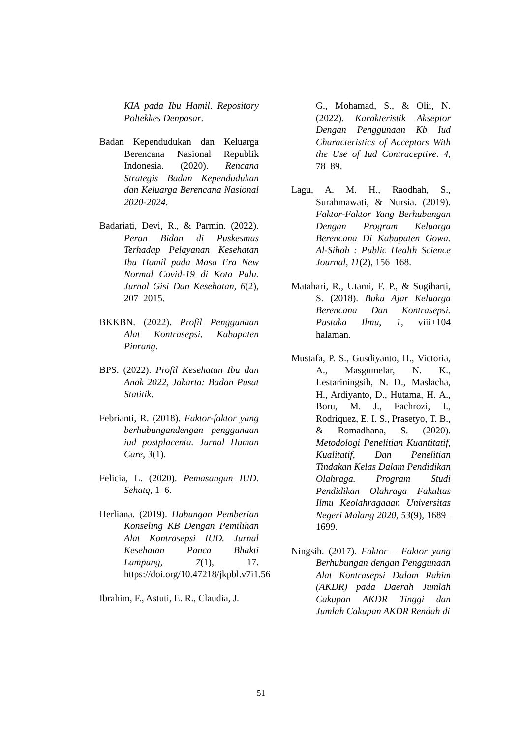KIA pada Ibu Hamil. Repository Poltekkes Denpasar.
Badan Kependudukan dan Keluarga Berencana Nasional Republik Indonesia. (2020). Rencana Strategis Badan Kependudukan dan Keluarga Berencana Nasional 2020-2024.
Badariati, Devi, R., & Parmin. (2022). Peran Bidan di Puskesmas Terhadap Pelayanan Kesehatan Ibu Hamil pada Masa Era New Normal Covid-19 di Kota Palu. Jurnal Gisi Dan Kesehatan, 6(2), 207–2015.
BKKBN. (2022). Profil Penggunaan Alat Kontrasepsi, Kabupaten Pinrang.
BPS. (2022). Profil Kesehatan Ibu dan Anak 2022, Jakarta: Badan Pusat Statitik.
Febrianti, R. (2018). Faktor-faktor yang berhubungandengan penggunaan iud postplacenta. Jurnal Human Care, 3(1).
Felicia, L. (2020). Pemasangan IUD. Sehatq, 1–6.
Herliana. (2019). Hubungan Pemberian Konseling KB Dengan Pemilihan Alat Kontrasepsi IUD. Jurnal Kesehatan Panca Bhakti Lampung, 7(1), 17. https://doi.org/10.47218/jkpbl.v7i1.56
Ibrahim, F., Astuti, E. R., Claudia, J.
G., Mohamad, S., & Olii, N. (2022). Karakteristik Akseptor Dengan Penggunaan Kb Iud Characteristics of Acceptors With the Use of Iud Contraceptive. 4, 78–89.
Lagu, A. M. H., Raodhah, S., Surahmawati, & Nursia. (2019). Faktor-Faktor Yang Berhubungan Dengan Program Keluarga Berencana Di Kabupaten Gowa. Al-Sihah : Public Health Science Journal, 11(2), 156–168.
Matahari, R., Utami, F. P., & Sugiharti, S. (2018). Buku Ajar Keluarga Berencana Dan Kontrasepsi. Pustaka Ilmu, 1, viii+104 halaman.
Mustafa, P. S., Gusdiyanto, H., Victoria, A., Masgumelar, N. K., Lestariningsih, N. D., Maslacha, H., Ardiyanto, D., Hutama, H. A., Boru, M. J., Fachrozi, I., Rodriquez, E. I. S., Prasetyo, T. B., & Romadhana, S. (2020). Metodologi Penelitian Kuantitatif, Kualitatif, Dan Penelitian Tindakan Kelas Dalam Pendidikan Olahraga. Program Studi Pendidikan Olahraga Fakultas Ilmu Keolahragaaan Universitas Negeri Malang 2020, 53(9), 1689–1699.
Ningsih. (2017). Faktor – Faktor yang Berhubungan dengan Penggunaan Alat Kontrasepsi Dalam Rahim (AKDR) pada Daerah Jumlah Cakupan AKDR Tinggi dan Jumlah Cakupan AKDR Rendah di
51